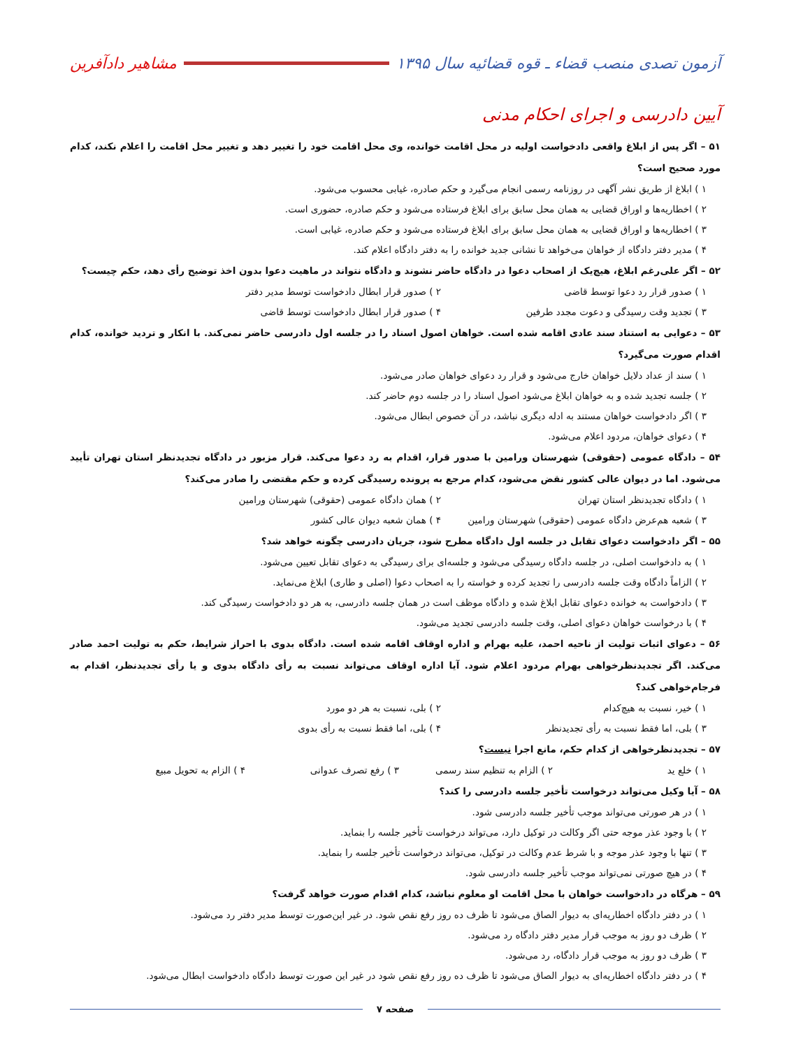آزمون تصدی منصب قضاء ـ قوه قضائیه سال ۱۳۹۵ مشاهیر دادآفرین
آیین دادرسی و اجرای احکام مدنی
۵۱ – اگر پس از ابلاغ واقعی دادخواست اولیه در محل اقامت خوانده، وی محل اقامت خود را تغییر دهد و تغییر محل اقامت را اعلام نکند، کدام مورد صحیح است؟
۱ ) ابلاغ از طریق نشر آگهی در روزنامه رسمی انجام می‌گیرد و حکم صادره، غیابی محسوب می‌شود.
۲ ) اخطاریه‌ها و اوراق قضایی به همان محل سابق برای ابلاغ فرستاده می‌شود و حکم صادره، حضوری است.
۳ ) اخطاریه‌ها و اوراق قضایی به همان محل سابق برای ابلاغ فرستاده می‌شود و حکم صادره، غیابی است.
۴ ) مدیر دفتر دادگاه از خواهان می‌خواهد تا نشانی جدید خوانده را به دفتر دادگاه اعلام کند.
۵۲ – اگر علی‌رغم ابلاغ، هیچ‌یک از اصحاب دعوا در دادگاه حاضر نشوند و دادگاه نتواند در ماهیت دعوا بدون اخذ توضیح رأی دهد، حکم چیست؟
۱ ) صدور قرار رد دعوا توسط قاضی
۲ ) صدور قرار ابطال دادخواست توسط مدیر دفتر
۳ ) تجدید وقت رسیدگی و دعوت مجدد طرفین
۴ ) صدور قرار ابطال دادخواست توسط قاضی
۵۳ – دعوایی به استناد سند عادی اقامه شده است. خواهان اصول اسناد را در جلسه اول دادرسی حاضر نمی‌کند. با انکار و تردید خوانده، کدام اقدام صورت می‌گیرد؟
۱ ) سند از عداد دلایل خواهان خارج می‌شود و قرار رد دعوای خواهان صادر می‌شود.
۲ ) جلسه تجدید شده و به خواهان ابلاغ می‌شود اصول اسناد را در جلسه دوم حاضر کند.
۳ ) اگر دادخواست خواهان مستند به ادله دیگری نباشد، در آن خصوص ابطال می‌شود.
۴ ) دعوای خواهان، مردود اعلام می‌شود.
۵۴ – دادگاه عمومی (حقوقی) شهرستان ورامین با صدور قرار، اقدام به رد دعوا می‌کند. قرار مزبور در دادگاه تجدیدنظر استان تهران تأیید می‌شود. اما در دیوان عالی کشور نقض می‌شود، کدام مرجع به پرونده رسیدگی کرده و حکم مقتضی را صادر می‌کند؟
۱ ) دادگاه تجدیدنظر استان تهران
۲ ) همان دادگاه عمومی (حقوقی) شهرستان ورامین
۳ ) شعبه هم‌عرض دادگاه عمومی (حقوقی) شهرستان ورامین
۴ ) همان شعبه دیوان عالی کشور
۵۵ – اگر دادخواست دعوای تقابل در جلسه اول دادگاه مطرح شود، جریان دادرسی چگونه خواهد شد؟
۱ ) به دادخواست اصلی، در جلسه دادگاه رسیدگی می‌شود و جلسه‌ای برای رسیدگی به دعوای تقابل تعیین می‌شود.
۲ ) الزاماً دادگاه وقت جلسه دادرسی را تجدید کرده و خواسته را به اصحاب دعوا (اصلی و طاری) ابلاغ می‌نماید.
۳ ) دادخواست به خوانده دعوای تقابل ابلاغ شده و دادگاه موظف است در همان جلسه دادرسی، به هر دو دادخواست رسیدگی کند.
۴ ) با درخواست خواهان دعوای اصلی، وقت جلسه دادرسی تجدید می‌شود.
۵۶ – دعوای اثبات تولیت از ناحیه احمد، علیه بهرام و اداره اوقاف اقامه شده است. دادگاه بدوی با احراز شرایط، حکم به تولیت احمد صادر می‌کند. اگر تجدیدنظرخواهی بهرام مردود اعلام شود. آیا اداره اوقاف می‌تواند نسبت به رأی دادگاه بدوی و یا رأی تجدیدنظر، اقدام به فرجام‌خواهی کند؟
۱ ) خیر، نسبت به هیچ‌کدام
۲ ) بلی، نسبت به هر دو مورد
۳ ) بلی، اما فقط نسبت به رأی تجدیدنظر
۴ ) بلی، اما فقط نسبت به رأی بدوی
۵۷ – تجدیدنظرخواهی از کدام حکم، مانع اجرا نیست؟
۱ ) خلع ید
۲ ) الزام به تنظیم سند رسمی
۳ ) رفع تصرف عدوانی
۴ ) الزام به تحویل مبیع
۵۸ – آیا وکیل می‌تواند درخواست تأخیر جلسه دادرسی را کند؟
۱ ) در هر صورتی می‌تواند موجب تأخیر جلسه دادرسی شود.
۲ ) با وجود عذر موجه حتی اگر وکالت در توکیل دارد، می‌تواند درخواست تأخیر جلسه را بنماید.
۳ ) تنها با وجود عذر موجه و با شرط عدم وکالت در توکیل، می‌تواند درخواست تأخیر جلسه را بنماید.
۴ ) در هیچ صورتی نمی‌تواند موجب تأخیر جلسه دادرسی شود.
۵۹ – هرگاه در دادخواست خواهان با محل اقامت او معلوم نباشد، کدام اقدام صورت خواهد گرفت؟
۱ ) در دفتر دادگاه اخطاریه‌ای به دیوار الصاق می‌شود تا ظرف ده روز رفع نقص شود. در غیر این‌صورت توسط مدیر دفتر رد می‌شود.
۲ ) ظرف دو روز به موجب قرار مدیر دفتر دادگاه رد می‌شود.
۳ ) ظرف دو روز به موجب قرار دادگاه، رد می‌شود.
۴ ) در دفتر دادگاه اخطاریه‌ای به دیوار الصاق می‌شود تا ظرف ده روز رفع نقص شود در غیر این صورت توسط دادگاه دادخواست ابطال می‌شود.
صفحه ۷